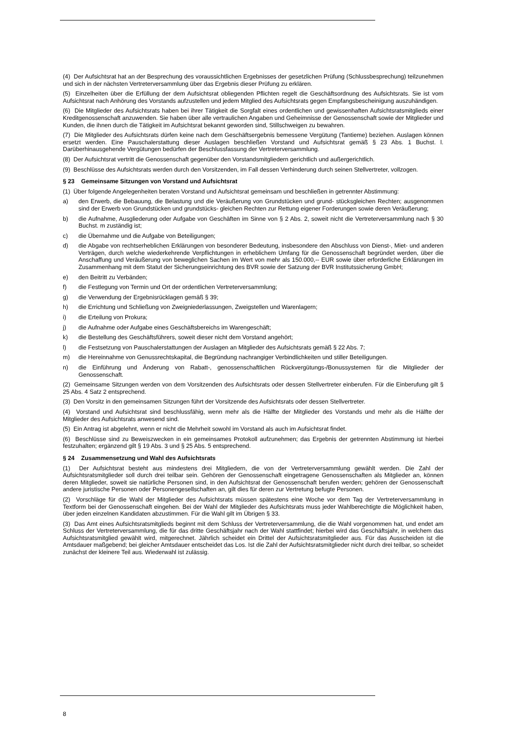(4) Der Aufsichtsrat hat an der Besprechung des voraussichtlichen Ergebnisses der gesetzlichen Prüfung (Schlussbesprechung) teilzunehmen und sich in der nächsten Vertreterversammlung über das Ergebnis dieser Prüfung zu erklären.
(5) Einzelheiten über die Erfüllung der dem Aufsichtsrat obliegenden Pflichten regelt die Geschäftsordnung des Aufsichtsrats. Sie ist vom Aufsichtsrat nach Anhörung des Vorstands aufzustellen und jedem Mitglied des Aufsichtsrats gegen Empfangsbescheinigung auszuhändigen.
(6) Die Mitglieder des Aufsichtsrats haben bei ihrer Tätigkeit die Sorgfalt eines ordentlichen und gewissenhaften Aufsichtsratsmitglieds einer Kreditgenossenschaft anzuwenden. Sie haben über alle vertraulichen Angaben und Geheimnisse der Genossenschaft sowie der Mitglieder und Kunden, die ihnen durch die Tätigkeit im Aufsichtsrat bekannt geworden sind, Stillschweigen zu bewahren.
(7) Die Mitglieder des Aufsichtsrats dürfen keine nach dem Geschäftsergebnis bemessene Vergütung (Tantieme) beziehen. Auslagen können ersetzt werden. Eine Pauschalerstattung dieser Auslagen beschließen Vorstand und Aufsichtsrat gemäß § 23 Abs. 1 Buchst. l. Darüberhinausgehende Vergütungen bedürfen der Beschlussfassung der Vertreterversammlung.
(8) Der Aufsichtsrat vertritt die Genossenschaft gegenüber den Vorstandsmitgliedern gerichtlich und außergerichtlich.
(9) Beschlüsse des Aufsichtsrats werden durch den Vorsitzenden, im Fall dessen Verhinderung durch seinen Stellvertreter, vollzogen.
§ 23 Gemeinsame Sitzungen von Vorstand und Aufsichtsrat
(1) Über folgende Angelegenheiten beraten Vorstand und Aufsichtsrat gemeinsam und beschließen in getrennter Abstimmung:
a) den Erwerb, die Bebauung, die Belastung und die Veräußerung von Grundstücken und grund- stücksgleichen Rechten; ausgenommen sind der Erwerb von Grundstücken und grundstücks- gleichen Rechten zur Rettung eigener Forderungen sowie deren Veräußerung;
b) die Aufnahme, Ausgliederung oder Aufgabe von Geschäften im Sinne von § 2 Abs. 2, soweit nicht die Vertreterversammlung nach § 30 Buchst. m zuständig ist;
c) die Übernahme und die Aufgabe von Beteiligungen;
d) die Abgabe von rechtserheblichen Erklärungen von besonderer Bedeutung, insbesondere den Abschluss von Dienst-, Miet- und anderen Verträgen, durch welche wiederkehrende Verpflichtungen in erheblichem Umfang für die Genossenschaft begründet werden, über die Anschaffung und Veräußerung von beweglichen Sachen im Wert von mehr als 150.000,-- EUR sowie über erforderliche Erklärungen im Zusammenhang mit dem Statut der Sicherungseinrichtung des BVR sowie der Satzung der BVR Institutssicherung GmbH;
e) den Beitritt zu Verbänden;
f) die Festlegung von Termin und Ort der ordentlichen Vertreterversammlung;
g) die Verwendung der Ergebnisrücklagen gemäß § 39;
h) die Errichtung und Schließung von Zweigniederlassungen, Zweigstellen und Warenlagern;
i) die Erteilung von Prokura;
j) die Aufnahme oder Aufgabe eines Geschäftsbereichs im Warengeschäft;
k) die Bestellung des Geschäftsführers, soweit dieser nicht dem Vorstand angehört;
l) die Festsetzung von Pauschalerstattungen der Auslagen an Mitglieder des Aufsichtsrats gemäß § 22 Abs. 7;
m) die Hereinnahme von Genussrechtskapital, die Begründung nachrangiger Verbindlichkeiten und stiller Beteiligungen.
n) die Einführung und Änderung von Rabatt-, genossenschaftlichen Rückvergütungs-/Bonussystemen für die Mitglieder der Genossenschaft.
(2) Gemeinsame Sitzungen werden von dem Vorsitzenden des Aufsichtsrats oder dessen Stellvertreter einberufen. Für die Einberufung gilt § 25 Abs. 4 Satz 2 entsprechend.
(3) Den Vorsitz in den gemeinsamen Sitzungen führt der Vorsitzende des Aufsichtsrats oder dessen Stellvertreter.
(4) Vorstand und Aufsichtsrat sind beschlussfähig, wenn mehr als die Hälfte der Mitglieder des Vorstands und mehr als die Hälfte der Mitglieder des Aufsichtsrats anwesend sind.
(5) Ein Antrag ist abgelehnt, wenn er nicht die Mehrheit sowohl im Vorstand als auch im Aufsichtsrat findet.
(6) Beschlüsse sind zu Beweiszwecken in ein gemeinsames Protokoll aufzunehmen; das Ergebnis der getrennten Abstimmung ist hierbei festzuhalten; ergänzend gilt § 19 Abs. 3 und § 25 Abs. 5 entsprechend.
§ 24 Zusammensetzung und Wahl des Aufsichtsrats
(1) Der Aufsichtsrat besteht aus mindestens drei Mitgliedern, die von der Vertreterversammlung gewählt werden. Die Zahl der Aufsichtsratsmitglieder soll durch drei teilbar sein. Gehören der Genossenschaft eingetragene Genossenschaften als Mitglieder an, können deren Mitglieder, soweit sie natürliche Personen sind, in den Aufsichtsrat der Genossenschaft berufen werden; gehören der Genossenschaft andere juristische Personen oder Personengesellschaften an, gilt dies für deren zur Vertretung befugte Personen.
(2) Vorschläge für die Wahl der Mitglieder des Aufsichtsrats müssen spätestens eine Woche vor dem Tag der Vertreterversammlung in Textform bei der Genossenschaft eingehen. Bei der Wahl der Mitglieder des Aufsichtsrats muss jeder Wahlberechtigte die Möglichkeit haben, über jeden einzelnen Kandidaten abzustimmen. Für die Wahl gilt im Übrigen § 33.
(3) Das Amt eines Aufsichtsratsmitglieds beginnt mit dem Schluss der Vertreterversammlung, die die Wahl vorgenommen hat, und endet am Schluss der Vertreterversammlung, die für das dritte Geschäftsjahr nach der Wahl stattfindet; hierbei wird das Geschäftsjahr, in welchem das Aufsichtsratsmitglied gewählt wird, mitgerechnet. Jährlich scheidet ein Drittel der Aufsichtsratsmitglieder aus. Für das Ausscheiden ist die Amtsdauer maßgebend; bei gleicher Amtsdauer entscheidet das Los. Ist die Zahl der Aufsichtsratsmitglieder nicht durch drei teilbar, so scheidet zunächst der kleinere Teil aus. Wiederwahl ist zulässig.
8